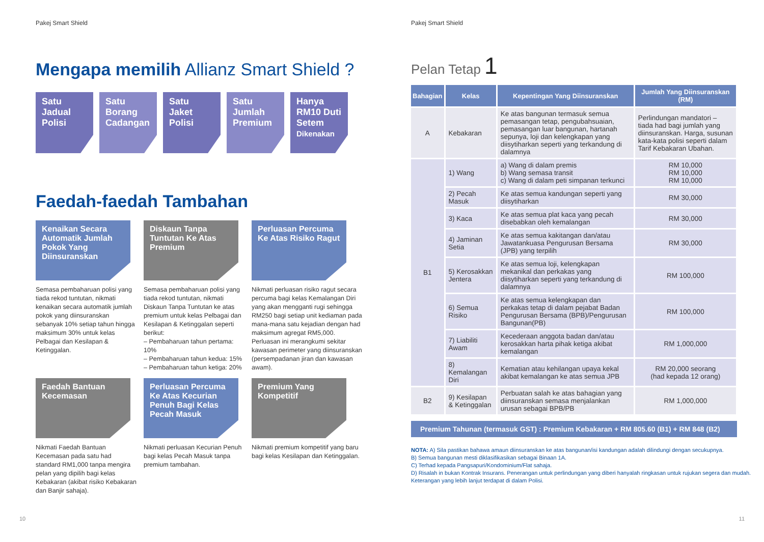Pakej Smart Shield
Mengapa memilih Allianz Smart Shield ?
Satu
Jadual
Polisi
Satu
Borang
Cadangan
Satu
Jaket
Polisi
Satu
Jumlah
Premium
Hanya
RM10 Duti
Setem
Dikenakan
Faedah-faedah Tambahan
Kenaikan Secara Automatik Jumlah Pokok Yang Diinsuranskan
Semasa pembaharuan polisi yang tiada rekod tuntutan, nikmati kenaikan secara automatik jumlah pokok yang diinsuranskan sebanyak 10% setiap tahun hingga maksimum 30% untuk kelas Pelbagai dan Kesilapan & Ketinggalan.
Diskaun Tanpa Tuntutan Ke Atas Premium
Semasa pembaharuan polisi yang tiada rekod tuntutan, nikmati Diskaun Tanpa Tuntutan ke atas premium untuk kelas Pelbagai dan Kesilapan & Ketinggalan seperti berikut:
– Pembaharuan tahun pertama: 10%
– Pembaharuan tahun kedua: 15%
– Pembaharuan tahun ketiga: 20%
Perluasan Percuma Ke Atas Risiko Ragut
Nikmati perluasan risiko ragut secara percuma bagi kelas Kemalangan Diri yang akan mengganti rugi sehingga RM250 bagi setiap unit kediaman pada mana-mana satu kejadian dengan had maksimum agregat RM5,000. Perluasan ini merangkumi sekitar kawasan perimeter yang diinsuranskan (persempadanan jiran dan kawasan awam).
Faedah Bantuan Kecemasan
Nikmati Faedah Bantuan Kecemasan pada satu had standard RM1,000 tanpa mengira pelan yang dipilih bagi kelas Kebakaran (akibat risiko Kebakaran dan Banjir sahaja).
Perluasan Percuma Ke Atas Kecurian Penuh Bagi Kelas Pecah Masuk
Nikmati perluasan Kecurian Penuh bagi kelas Pecah Masuk tanpa premium tambahan.
Premium Yang Kompetitif
Nikmati premium kompetitif yang baru bagi kelas Kesilapan dan Ketinggalan.
10
Pakej Smart Shield
Pelan Tetap 1
| Bahagian | Kelas | Kepentingan Yang Diinsuranskan | Jumlah Yang Diinsuranskan (RM) |
| --- | --- | --- | --- |
| A | Kebakaran | Ke atas bangunan termasuk semua pemasangan tetap, pengubahsuaian, pemasangan luar bangunan, hartanah sepunya, loji dan kelengkapan yang diisytiharkan seperti yang terkandung di dalamnya | Perlindungan mandatori – tiada had bagi jumlah yang diinsuranskan. Harga, susunan kata-kata polisi seperti dalam Tarif Kebakaran Ubahan. |
| B1 | 1) Wang | a) Wang di dalam premis b) Wang semasa transit c) Wang di dalam peti simpanan terkunci | RM 10,000 RM 10,000 RM 10,000 |
| | 2) Pecah Masuk | Ke atas semua kandungan seperti yang diisytiharkan | RM 30,000 |
| | 3) Kaca | Ke atas semua plat kaca yang pecah disebabkan oleh kemalangan | RM 30,000 |
| | 4) Jaminan Setia | Ke atas semua kakitangan dan/atau Jawatankuasa Pengurusan Bersama (JPB) yang terpilih | RM 30,000 |
| | 5) Kerosakkan Jentera | Ke atas semua loji, kelengkapan mekanikal dan perkakas yang diisytiharkan seperti yang terkandung di dalamnya | RM 100,000 |
| | 6) Semua Risiko | Ke atas semua kelengkapan dan perkakas tetap di dalam pejabat Badan Pengurusan Bersama (BPB)/Pengurusan Bangunan(PB) | RM 100,000 |
| | 7) Liabiliti Awam | Kecederaan anggota badan dan/atau kerosakkan harta pihak ketiga akibat kemalangan | RM 1,000,000 |
| | 8) Kemalangan Diri | Kematian atau kehilangan upaya kekal akibat kemalangan ke atas semua JPB | RM 20,000 seorang (had kepada 12 orang) |
| B2 | 9) Kesilapan & Ketinggalan | Perbuatan salah ke atas bahagian yang diinsuranskan semasa menjalankan urusan sebagai BPB/PB | RM 1,000,000 |
Premium Tahunan (termasuk GST) : Premium Kebakaran + RM 805.60 (B1) + RM 848 (B2)
NOTA: A) Sila pastikan bahawa amaun diinsuranskan ke atas bangunan/isi kandungan adalah dilindungi dengan secukupnya.
B) Semua bangunan mesti diklasifikasikan sebagai Binaan 1A.
C) Terhad kepada Pangsapuri/Kondominium/Flat sahaja.
D) Risalah in bukan Kontrak Insurans. Penerangan untuk perlindungan yang diberi hanyalah ringkasan untuk rujukan segera dan mudah. Keterangan yang lebih lanjut terdapat di dalam Polisi.
11